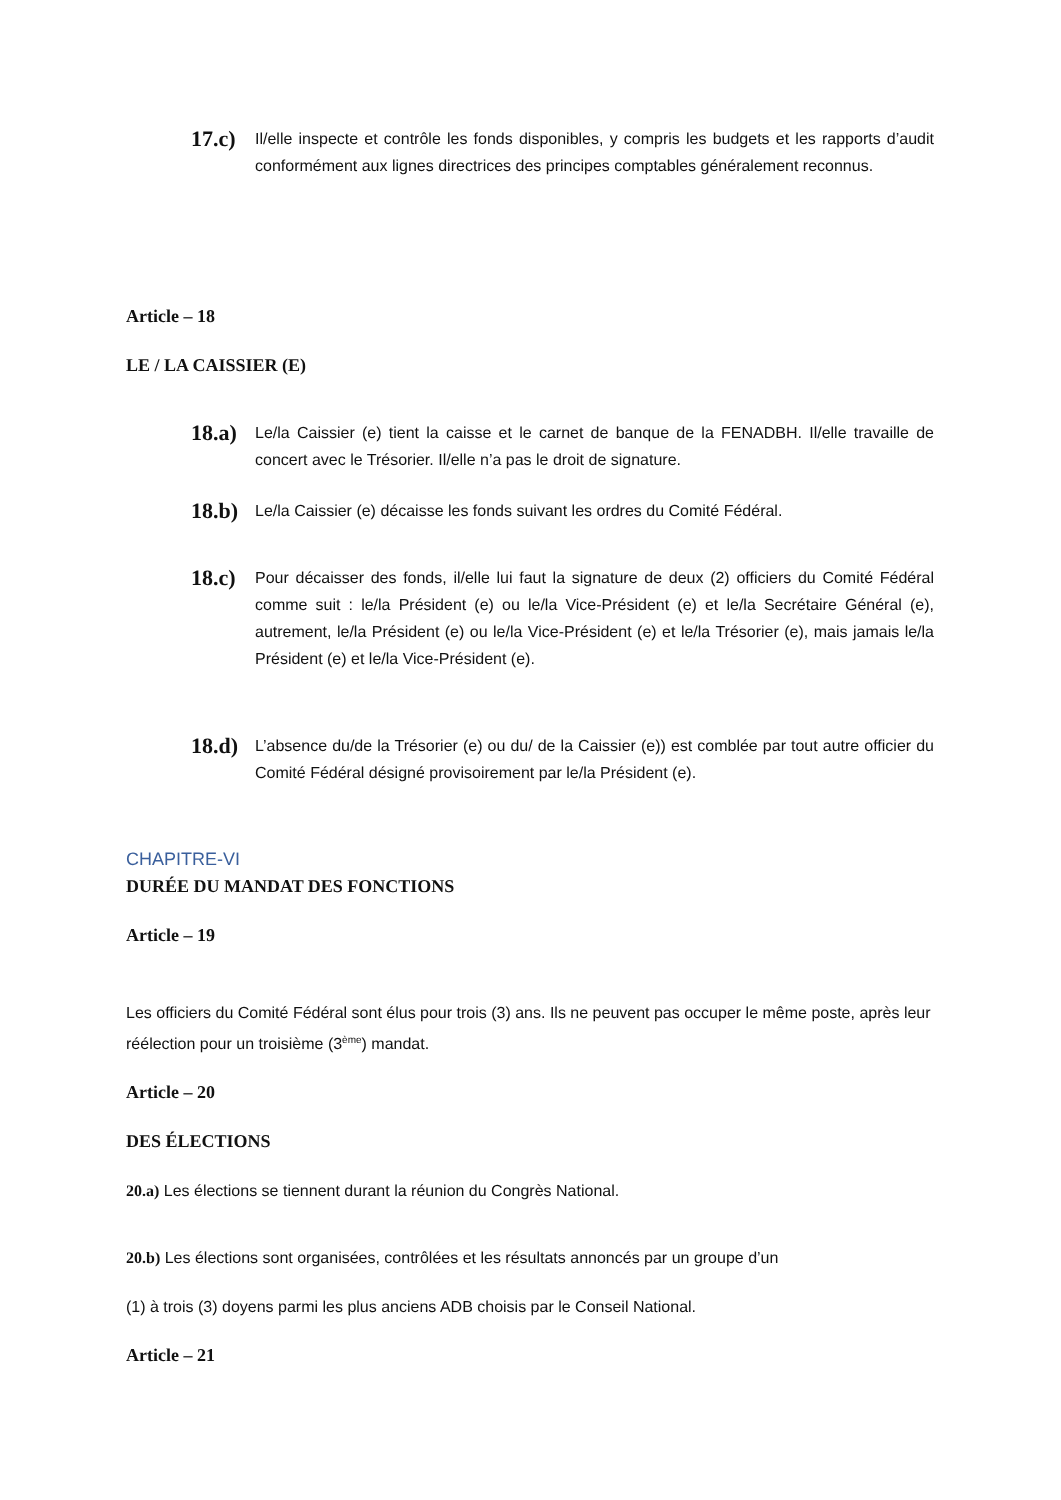17.c)
Il/elle inspecte et contrôle les fonds disponibles, y compris les budgets et les rapports d’audit conformément aux lignes directrices des principes comptables généralement reconnus.
Article – 18
LE / LA CAISSIER (E)
18.a)
Le/la Caissier (e) tient la caisse et le carnet de banque de la FENADBH. Il/elle travaille de concert avec le Trésorier. Il/elle n’a pas le droit de signature.
18.b)
Le/la Caissier (e) décaisse les fonds suivant les ordres du Comité Fédéral.
18.c)
Pour décaisser des fonds, il/elle lui faut la signature de deux (2) officiers du Comité Fédéral comme suit : le/la Président (e) ou le/la Vice-Président (e) et le/la Secrétaire Général (e), autrement, le/la Président (e) ou le/la Vice-Président (e) et le/la Trésorier (e), mais jamais le/la Président (e) et le/la Vice-Président (e).
18.d)
L’absence du/de la Trésorier (e) ou du/ de la Caissier (e)) est comblée par tout autre officier du Comité Fédéral désigné provisoirement par le/la Président (e).
CHAPITRE-VI
DURÉE DU MANDAT DES FONCTIONS
Article – 19
Les officiers du Comité Fédéral sont élus pour trois (3) ans. Ils ne peuvent pas occuper le même poste, après leur réélection pour un troisième (3<sup>ème</sup>) mandat.
Article – 20
DES ÉLECTIONS
20.a) Les élections se tiennent durant la réunion du Congrès National.
20.b) Les élections sont organisées, contrôlées et les résultats annoncés par un groupe d’un
(1) à trois (3) doyens parmi les plus anciens ADB choisis par le Conseil National.
Article – 21